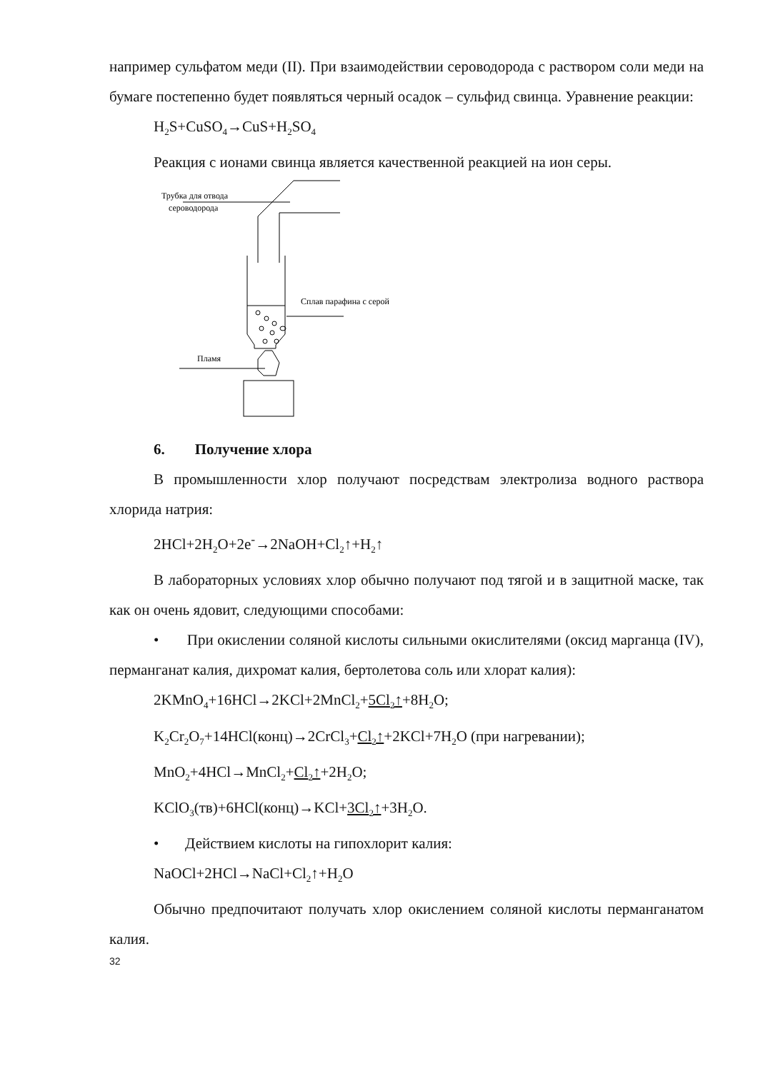например сульфатом меди (II). При взаимодействии сероводорода с раствором соли меди на бумаге постепенно будет появляться черный осадок – сульфид свинца. Уравнение реакции:
H<sub>2</sub>S+CuSO<sub>4</sub>→CuS+H<sub>2</sub>SO<sub>4</sub>
Реакция с ионами свинца является качественной реакцией на ион серы.
Трубка для отвода
сероводорода
Сплав парафина с серой
Пламя
6. Получение хлора
В промышленности хлор получают посредствам электролиза водного раствора хлорида натрия:
2HCl+2H<sub>2</sub>O+2e<sup>-</sup>→2NaOH+Cl<sub>2</sub>↑+H<sub>2</sub>↑
В лабораторных условиях хлор обычно получают под тягой и в защитной маске, так как он очень ядовит, следующими способами:
• При окислении соляной кислоты сильными окислителями (оксид марганца (IV), перманганат калия, дихромат калия, бертолетова соль или хлорат калия):
2KMnO<sub>4</sub>+16HCl→2KCl+2MnCl<sub>2</sub>+5Cl<sub>2</sub>↑+8H<sub>2</sub>O;
K<sub>2</sub>Cr<sub>2</sub>O<sub>7</sub>+14HCl(конц)→2CrCl<sub>3</sub>+Cl<sub>2</sub>↑+2KCl+7H<sub>2</sub>O (при нагревании);
MnO<sub>2</sub>+4HCl→MnCl<sub>2</sub>+Cl<sub>2</sub>↑+2H<sub>2</sub>O;
KClO<sub>3</sub>(тв)+6HCl(конц)→KCl+3Cl<sub>2</sub>↑+3H<sub>2</sub>O.
• Действием кислоты на гипохлорит калия:
NaOCl+2HCl→NaCl+Cl<sub>2</sub>↑+H<sub>2</sub>O
Обычно предпочитают получать хлор окислением соляной кислоты перманганатом калия.
32